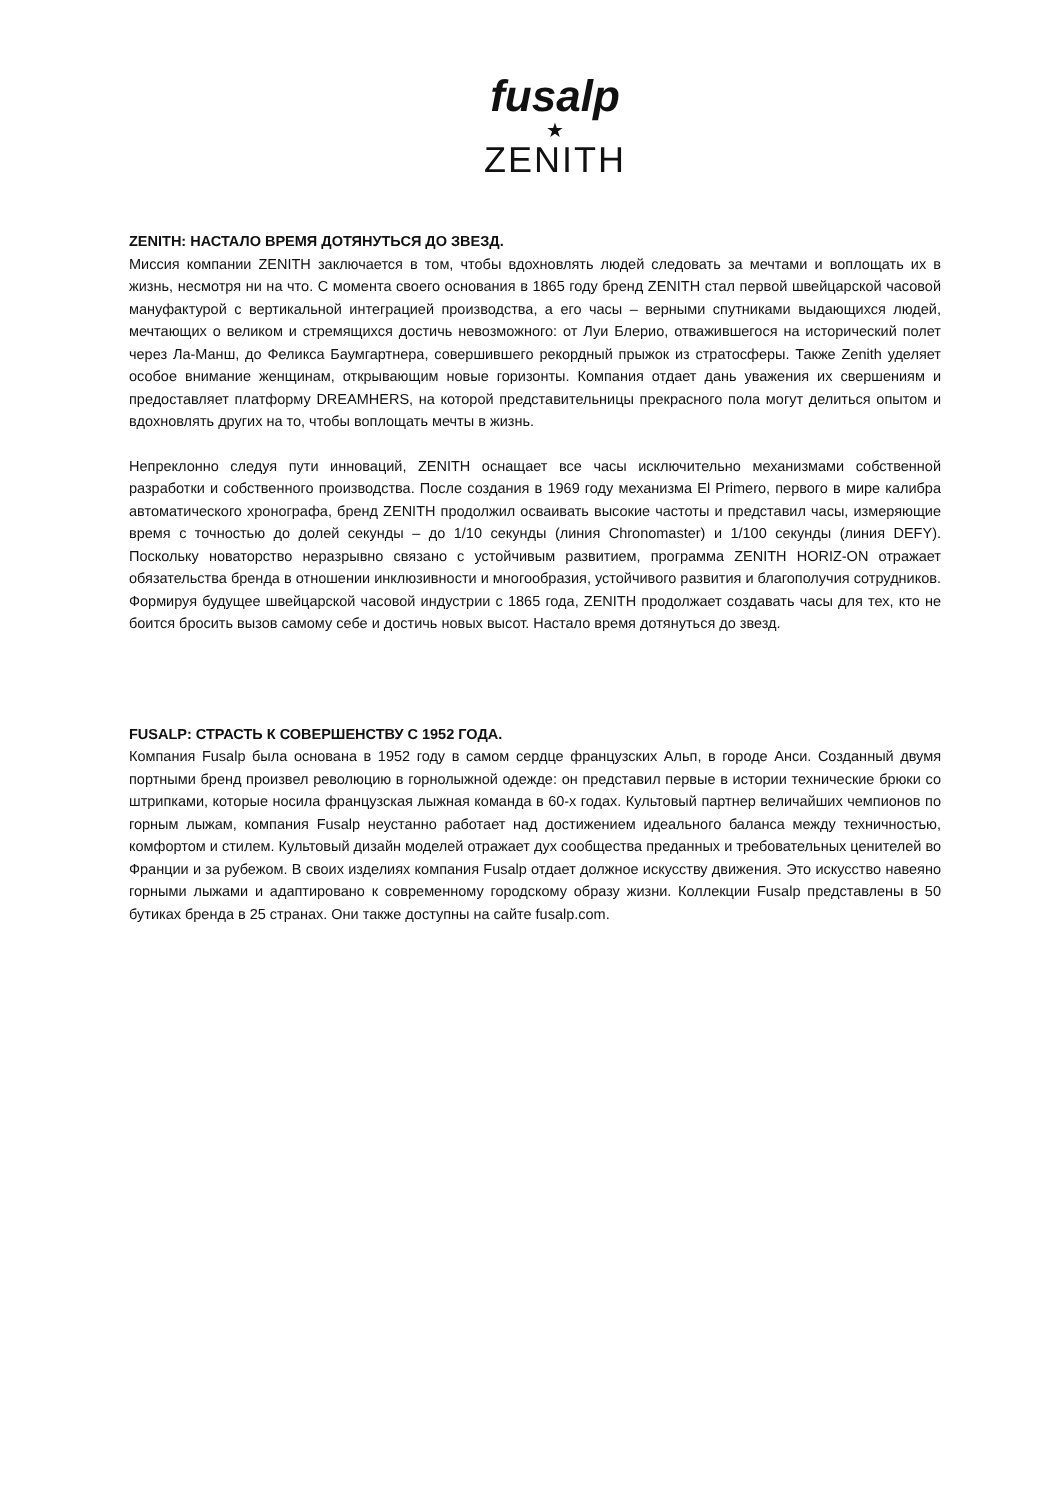fusalp
★
ZENITH
ZENITH: НАСТАЛО ВРЕМЯ ДОТЯНУТЬСЯ ДО ЗВЕЗД.
Миссия компании ZENITH заключается в том, чтобы вдохновлять людей следовать за мечтами и воплощать их в жизнь, несмотря ни на что. С момента своего основания в 1865 году бренд ZENITH стал первой швейцарской часовой мануфактурой с вертикальной интеграцией производства, а его часы – верными спутниками выдающихся людей, мечтающих о великом и стремящихся достичь невозможного: от Луи Блерио, отважившегося на исторический полет через Ла-Манш, до Феликса Баумгартнера, совершившего рекордный прыжок из стратосферы. Также Zenith уделяет особое внимание женщинам, открывающим новые горизонты. Компания отдает дань уважения их свершениям и предоставляет платформу DREAMHERS, на которой представительницы прекрасного пола могут делиться опытом и вдохновлять других на то, чтобы воплощать мечты в жизнь.
Непреклонно следуя пути инноваций, ZENITH оснащает все часы исключительно механизмами собственной разработки и собственного производства. После создания в 1969 году механизма El Primero, первого в мире калибра автоматического хронографа, бренд ZENITH продолжил осваивать высокие частоты и представил часы, измеряющие время с точностью до долей секунды – до 1/10 секунды (линия Chronomaster) и 1/100 секунды (линия DEFY). Поскольку новаторство неразрывно связано с устойчивым развитием, программа ZENITH HORIZ-ON отражает обязательства бренда в отношении инклюзивности и многообразия, устойчивого развития и благополучия сотрудников. Формируя будущее швейцарской часовой индустрии с 1865 года, ZENITH продолжает создавать часы для тех, кто не боится бросить вызов самому себе и достичь новых высот. Настало время дотянуться до звезд.
FUSALP: СТРАСТЬ К СОВЕРШЕНСТВУ С 1952 ГОДА.
Компания Fusalp была основана в 1952 году в самом сердце французских Альп, в городе Анси. Созданный двумя портными бренд произвел революцию в горнолыжной одежде: он представил первые в истории технические брюки со штрипками, которые носила французская лыжная команда в 60-х годах. Культовый партнер величайших чемпионов по горным лыжам, компания Fusalp неустанно работает над достижением идеального баланса между техничностью, комфортом и стилем. Культовый дизайн моделей отражает дух сообщества преданных и требовательных ценителей во Франции и за рубежом. В своих изделиях компания Fusalp отдает должное искусству движения. Это искусство навеяно горными лыжами и адаптировано к современному городскому образу жизни. Коллекции Fusalp представлены в 50 бутиках бренда в 25 странах. Они также доступны на сайте fusalp.com.